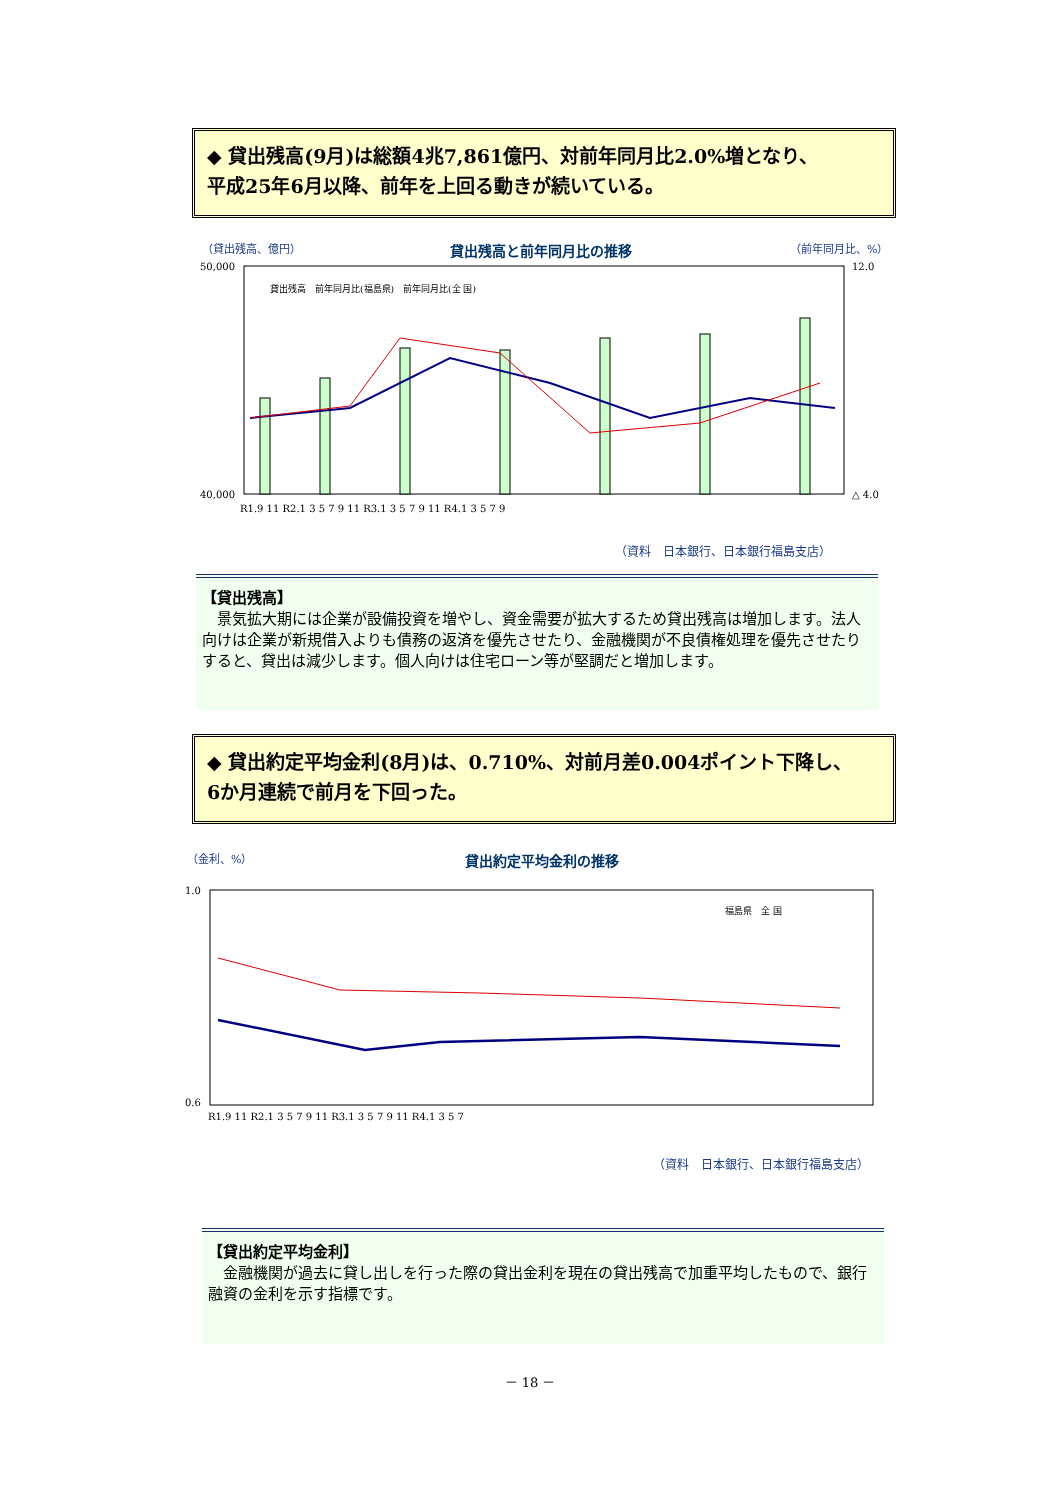◆ 貸出残高(9月)は総額4兆7,861億円、対前年同月比2.0%増となり、
平成25年6月以降、前年を上回る動きが続いている。
（貸出残高、億円） 貸出残高と前年同月比の推移 （前年同月比、%）
50,000
40,000
12.0
△ 4.0
R1.9 11 R2.1 3 5 7 9 11 R3.1 3 5 7 9 11 R4.1 3 5 7 9
貸出残高　前年同月比(福島県)　前年同月比(全 国)
（資料　日本銀行、日本銀行福島支店）
【貸出残高】
　景気拡大期には企業が設備投資を増やし、資金需要が拡大するため貸出残高は増加します。法人向けは企業が新規借入よりも債務の返済を優先させたり、金融機関が不良債権処理を優先させたりすると、貸出は減少します。個人向けは住宅ローン等が堅調だと増加します。
◆ 貸出約定平均金利(8月)は、0.710%、対前月差0.004ポイント下降し、
6か月連続で前月を下回った。
（金利、%） 貸出約定平均金利の推移
1.0
0.6
R1.9 11 R2.1 3 5 7 9 11 R3.1 3 5 7 9 11 R4.1 3 5 7
福島県　全 国
（資料　日本銀行、日本銀行福島支店）
【貸出約定平均金利】
　金融機関が過去に貸し出しを行った際の貸出金利を現在の貸出残高で加重平均したもので、銀行融資の金利を示す指標です。
－ 18 －